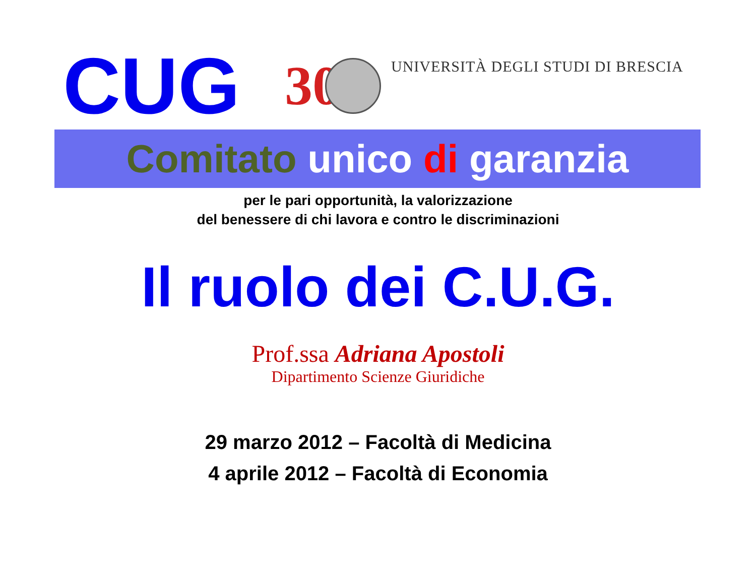CUG
30
UNIVERSITÀ DEGLI STUDI DI BRESCIA
Comitato unico di garanzia
per le pari opportunità, la valorizzazione
del benessere di chi lavora e contro le discriminazioni
Il ruolo dei C.U.G.
Prof.ssa Adriana Apostoli
Dipartimento Scienze Giuridiche
29 marzo 2012 – Facoltà di Medicina
4 aprile 2012 – Facoltà di Economia